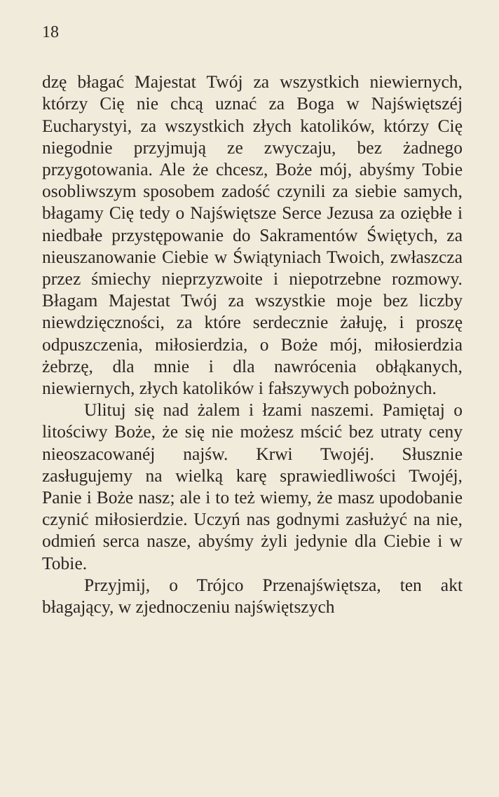18
dzę błagać Majestat Twój za wszystkich niewiernych, którzy Cię nie chcą uznać za Boga w Najświętszéj Eucharystyi, za wszystkich złych katolików, którzy Cię niegodnie przyjmują ze zwyczaju, bez żadnego przygotowania. Ale że chcesz, Boże mój, abyśmy Tobie osobliwszym sposobem zadość czynili za siebie samych, błagamy Cię tedy o Najświętsze Serce Jezusa za oziębłe i niedbałe przystępowanie do Sakramentów Świętych, za nieuszanowanie Ciebie w Świątyniach Twoich, zwłaszcza przez śmiechy nieprzyzwoite i niepotrzebne rozmowy. Błagam Majestat Twój za wszystkie moje bez liczby niewdzięczności, za które serdecznie żałuję, i proszę odpuszczenia, miłosierdzia, o Boże mój, miłosierdzia żebrzę, dla mnie i dla nawrócenia obłąkanych, niewiernych, złych katolików i fałszywych pobożnych.
Ulituj się nad żalem i łzami naszemi. Pamiętaj o litościwy Boże, że się nie możesz mścić bez utraty ceny nieoszacowanéj najśw. Krwi Twojéj. Słusznie zasługujemy na wielką karę sprawiedliwości Twojéj, Panie i Boże nasz; ale i to też wiemy, że masz upodobanie czynić miłosierdzie. Uczyń nas godnymi zasłużyć na nie, odmień serca nasze, abyśmy żyli jedynie dla Ciebie i w Tobie.
Przyjmij, o Trójco Przenajświętsza, ten akt błagający, w zjednoczeniu najświętszych